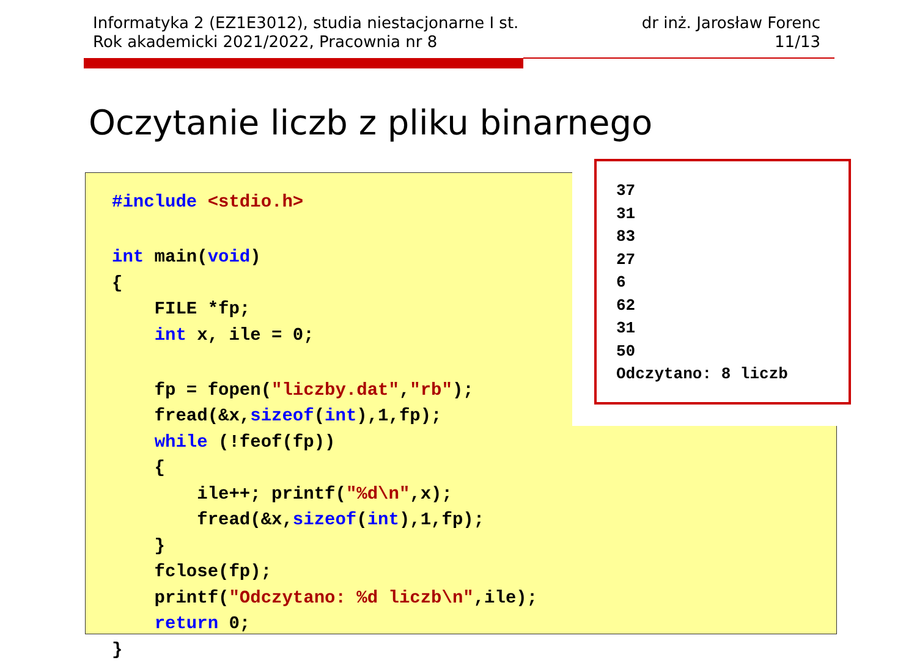Informatyka 2 (EZ1E3012), studia niestacjonarne I st.
Rok akademicki 2021/2022, Pracownia nr 8
dr inż. Jarosław Forenc
11/13
Oczytanie liczb z pliku binarnego
#include <stdio.h>
 
int main(void)
{
    FILE *fp;
    int x, ile = 0;
 
    fp = fopen("liczby.dat","rb");
    fread(&x,sizeof(int),1,fp);
    while (!feof(fp))
    {
        ile++; printf("%d\n",x);
        fread(&x,sizeof(int),1,fp);
    }
    fclose(fp);
    printf("Odczytano: %d liczb\n",ile);
    return 0;
}
37
31
83
27
6
62
31
50
Odczytano: 8 liczb